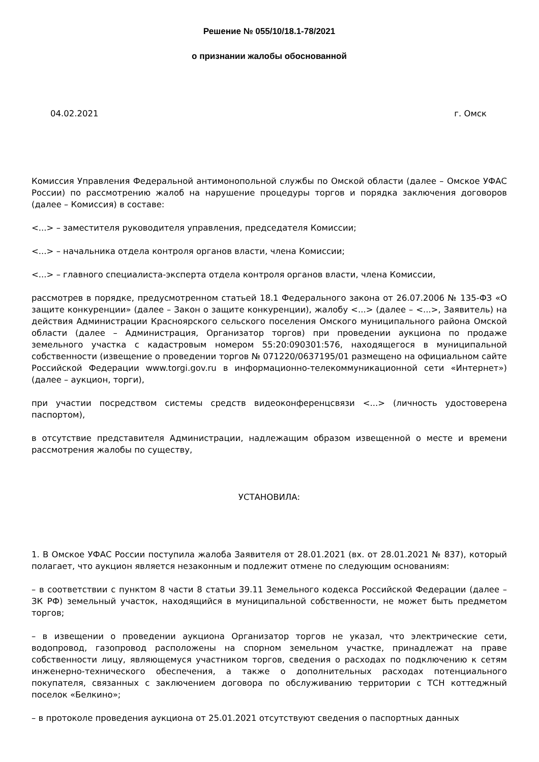Решение № 055/10/18.1-78/2021
о признании жалобы обоснованной
04.02.2021 г. Омск
Комиссия Управления Федеральной антимонопольной службы по Омской области (далее – Омское УФАС России) по рассмотрению жалоб на нарушение процедуры торгов и порядка заключения договоров (далее – Комиссия) в составе:
<...> – заместителя руководителя управления, председателя Комиссии;
<...> – начальника отдела контроля органов власти, члена Комиссии;
<...> – главного специалиста-эксперта отдела контроля органов власти, члена Комиссии,
рассмотрев в порядке, предусмотренном статьей 18.1 Федерального закона от 26.07.2006 № 135-ФЗ «О защите конкуренции» (далее – Закон о защите конкуренции), жалобу <...> (далее – <...>, Заявитель) на действия Администрации Красноярского сельского поселения Омского муниципального района Омской области (далее – Администрация, Организатор торгов) при проведении аукциона по продаже земельного участка с кадастровым номером 55:20:090301:576, находящегося в муниципальной собственности (извещение о проведении торгов № 071220/0637195/01 размещено на официальном сайте Российской Федерации www.torgi.gov.ru в информационно-телекоммуникационной сети «Интернет») (далее – аукцион, торги),
при участии посредством системы средств видеоконференцсвязи <...> (личность удостоверена паспортом),
в отсутствие представителя Администрации, надлежащим образом извещенной о месте и времени рассмотрения жалобы по существу,
УСТАНОВИЛА:
1. В Омское УФАС России поступила жалоба Заявителя от 28.01.2021 (вх. от 28.01.2021 № 837), который полагает, что аукцион является незаконным и подлежит отмене по следующим основаниям:
– в соответствии с пунктом 8 части 8 статьи 39.11 Земельного кодекса Российской Федерации (далее – ЗК РФ) земельный участок, находящийся в муниципальной собственности, не может быть предметом торгов;
– в извещении о проведении аукциона Организатор торгов не указал, что электрические сети, водопровод, газопровод расположены на спорном земельном участке, принадлежат на праве собственности лицу, являющемуся участником торгов, сведения о расходах по подключению к сетям инженерно-технического обеспечения, а также о дополнительных расходах потенциального покупателя, связанных с заключением договора по обслуживанию территории с ТСН коттеджный поселок «Белкино»;
– в протоколе проведения аукциона от 25.01.2021 отсутствуют сведения о паспортных данных